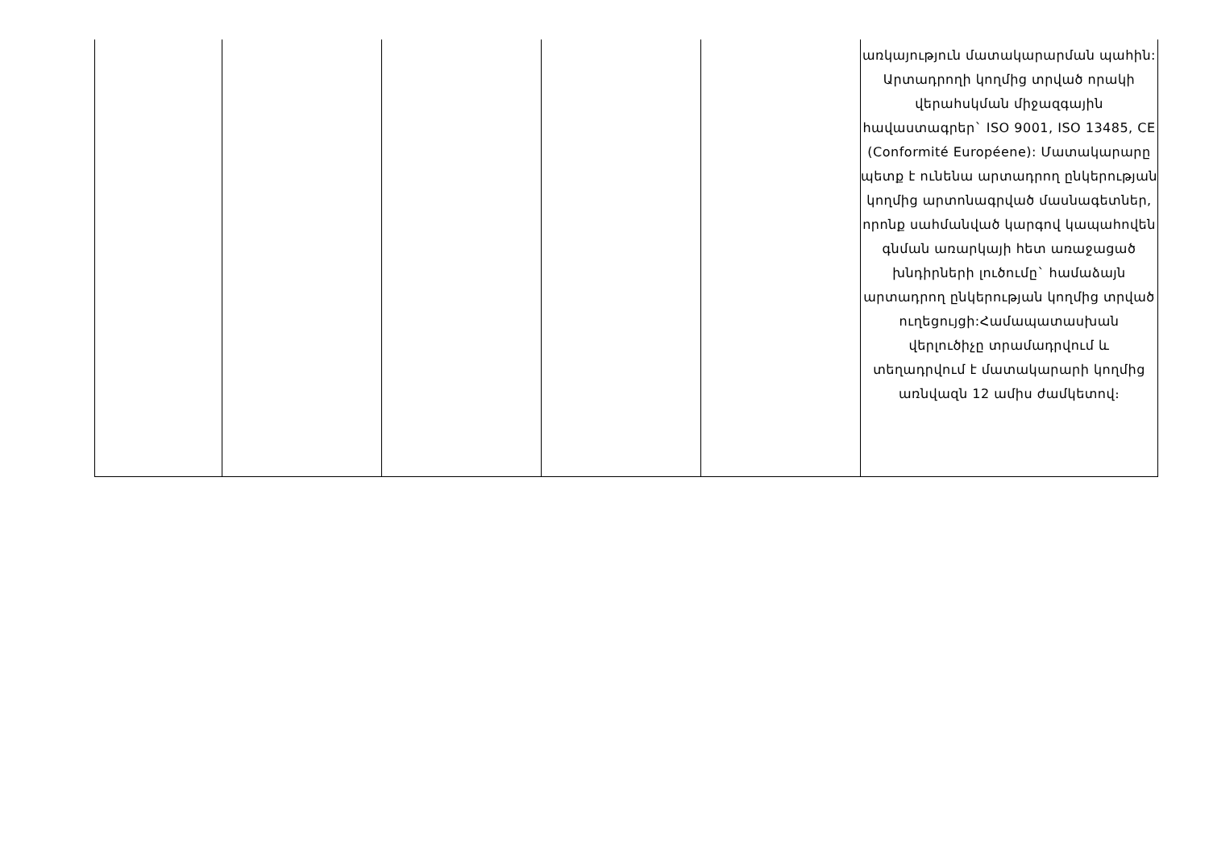| | | | | | առկայություն մատակարարման պահին: Արտադրողի կողմից տրված որակի վերահսկման միջազգային հավաստագրեր` ISO 9001, ISO 13485, CE (Conformité Européene): Մատակարարը պետք է ունենա արտադրող ընկերության կողմից արտոնագրված մասնագետներ, որոնք սահմանված կարգով կապահովեն գնման առարկայի հետ առաջացած խնդիրների լուծումը` համաձայն արտադրող ընկերության կողմից տրված ուղեցույցի:Համապատասխան վերլուծիչը տրամադրվում և տեղադրվում է մատակարարի կողմից առնվազն 12 ամիս ժամկետով։ |